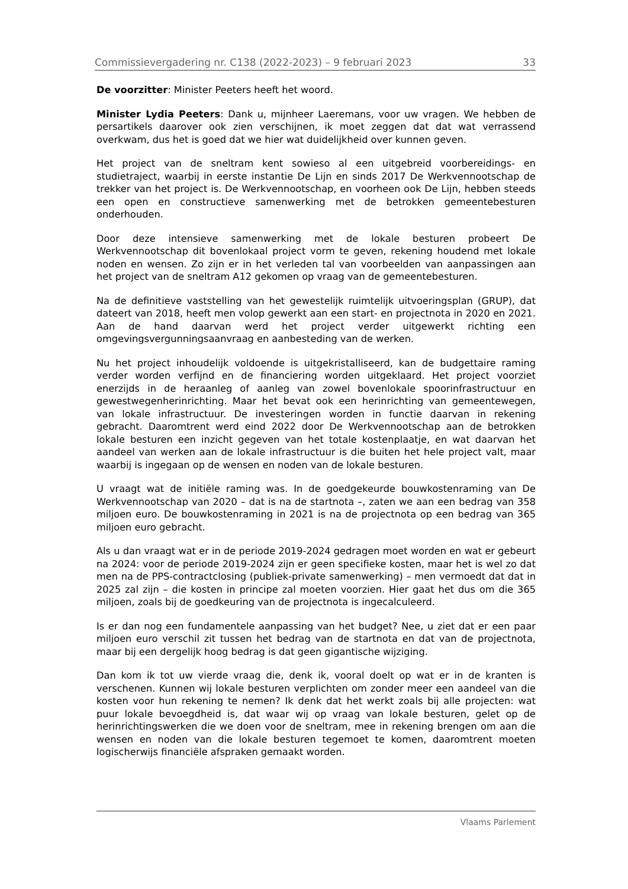Commissievergadering nr. C138 (2022-2023) – 9 februari 2023 33
De voorzitter: Minister Peeters heeft het woord.
Minister Lydia Peeters: Dank u, mijnheer Laeremans, voor uw vragen. We hebben de persartikels daarover ook zien verschijnen, ik moet zeggen dat dat wat verrassend overkwam, dus het is goed dat we hier wat duidelijkheid over kunnen geven.
Het project van de sneltram kent sowieso al een uitgebreid voorbereidings- en studietraject, waarbij in eerste instantie De Lijn en sinds 2017 De Werkvennootschap de trekker van het project is. De Werkvennootschap, en voorheen ook De Lijn, hebben steeds een open en constructieve samenwerking met de betrokken gemeentebesturen onderhouden.
Door deze intensieve samenwerking met de lokale besturen probeert De Werkvennootschap dit bovenlokaal project vorm te geven, rekening houdend met lokale noden en wensen. Zo zijn er in het verleden tal van voorbeelden van aanpassingen aan het project van de sneltram A12 gekomen op vraag van de gemeentebesturen.
Na de definitieve vaststelling van het gewestelijk ruimtelijk uitvoeringsplan (GRUP), dat dateert van 2018, heeft men volop gewerkt aan een start- en projectnota in 2020 en 2021. Aan de hand daarvan werd het project verder uitgewerkt richting een omgevingsvergunningsaanvraag en aanbesteding van de werken.
Nu het project inhoudelijk voldoende is uitgekristalliseerd, kan de budgettaire raming verder worden verfijnd en de financiering worden uitgeklaard. Het project voorziet enerzijds in de heraanleg of aanleg van zowel bovenlokale spoorinfrastructuur en gewestwegenherinrichting. Maar het bevat ook een herinrichting van gemeentewegen, van lokale infrastructuur. De investeringen worden in functie daarvan in rekening gebracht. Daaromtrent werd eind 2022 door De Werkvennootschap aan de betrokken lokale besturen een inzicht gegeven van het totale kostenplaatje, en wat daarvan het aandeel van werken aan de lokale infrastructuur is die buiten het hele project valt, maar waarbij is ingegaan op de wensen en noden van de lokale besturen.
U vraagt wat de initiële raming was. In de goedgekeurde bouwkostenraming van De Werkvennootschap van 2020 – dat is na de startnota –, zaten we aan een bedrag van 358 miljoen euro. De bouwkostenraming in 2021 is na de projectnota op een bedrag van 365 miljoen euro gebracht.
Als u dan vraagt wat er in de periode 2019-2024 gedragen moet worden en wat er gebeurt na 2024: voor de periode 2019-2024 zijn er geen specifieke kosten, maar het is wel zo dat men na de PPS-contractclosing (publiek-private samenwerking) – men vermoedt dat dat in 2025 zal zijn – die kosten in principe zal moeten voorzien. Hier gaat het dus om die 365 miljoen, zoals bij de goedkeuring van de projectnota is ingecalculeerd.
Is er dan nog een fundamentele aanpassing van het budget? Nee, u ziet dat er een paar miljoen euro verschil zit tussen het bedrag van de startnota en dat van de projectnota, maar bij een dergelijk hoog bedrag is dat geen gigantische wijziging.
Dan kom ik tot uw vierde vraag die, denk ik, vooral doelt op wat er in de kranten is verschenen. Kunnen wij lokale besturen verplichten om zonder meer een aandeel van die kosten voor hun rekening te nemen? Ik denk dat het werkt zoals bij alle projecten: wat puur lokale bevoegdheid is, dat waar wij op vraag van lokale besturen, gelet op de herinrichtingswerken die we doen voor de sneltram, mee in rekening brengen om aan die wensen en noden van die lokale besturen tegemoet te komen, daaromtrent moeten logischerwijs financiële afspraken gemaakt worden.
Vlaams Parlement